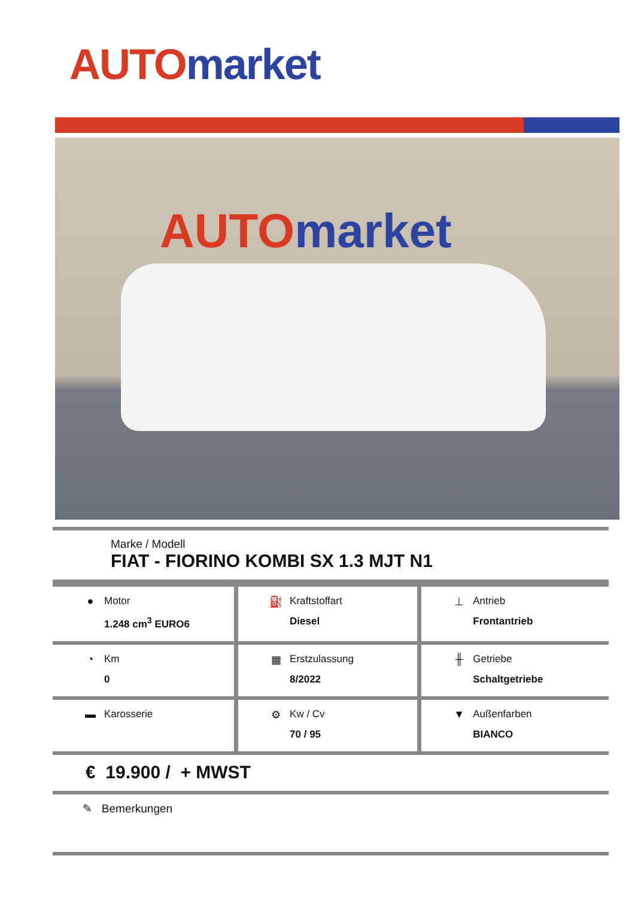AUTO market
AUTO market
Marke / Modell
FIAT - FIORINO KOMBI SX 1.3 MJT N1
| ● Motor 1.248 cm<sup>3</sup> EURO6 | ⛽ Kraftstoffart Diesel | ⊥ Antrieb Frontantrieb |
| ◔ Km 0 | ▦ Erstzulassung 8/2022 | ╫ Getriebe Schaltgetriebe |
| ▬ Karosserie | ⚙ Kw / Cv 70 / 95 | ▼ Außenfarben BIANCO |
€ 19.900 / + MWST
✎ Bemerkungen